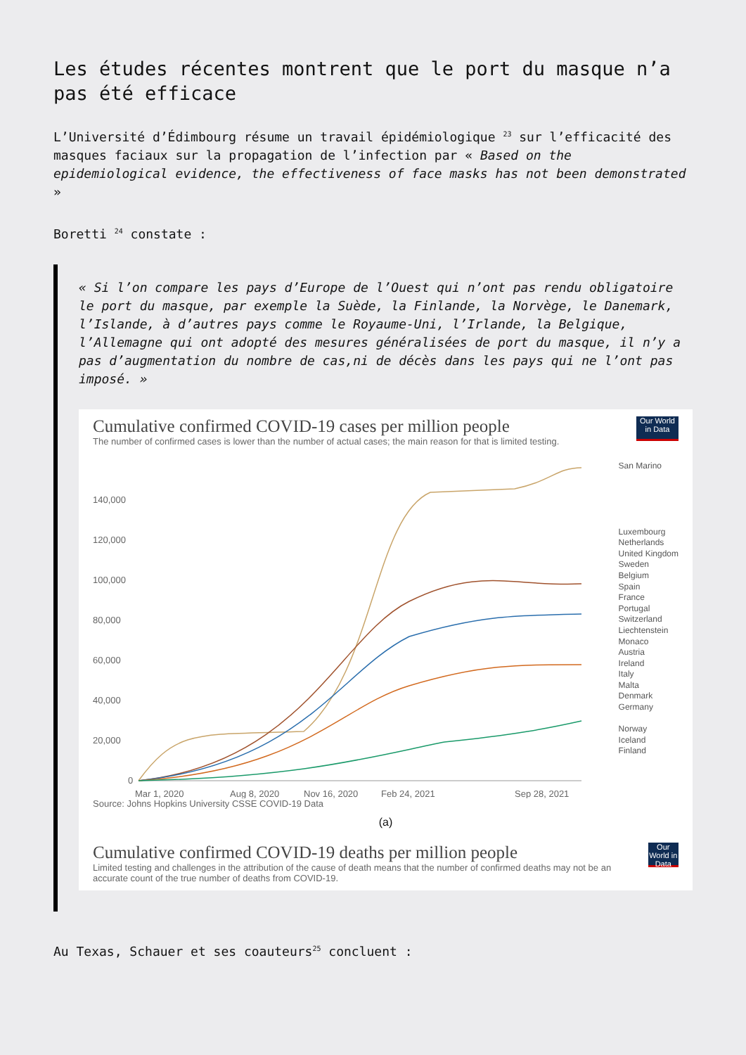Les études récentes montrent que le port du masque n’a pas été efficace
L’Université d’Édimbourg résume un travail épidémiologique <sup>23</sup> sur l’efficacité des masques faciaux sur la propagation de l’infection par « Based on the epidemiological evidence, the effectiveness of face masks has not been demonstrated »
Boretti <sup>24</sup> constate :
« Si l’on compare les pays d’Europe de l’Ouest qui n’ont pas rendu obligatoire le port du masque, par exemple la Suède, la Finlande, la Norvège, le Danemark, l’Islande, à d’autres pays comme le Royaume-Uni, l’Irlande, la Belgique, l’Allemagne qui ont adopté des mesures généralisées de port du masque, il n’y a pas d’augmentation du nombre de cas,ni de décès dans les pays qui ne l’ont pas imposé. »
Cumulative confirmed COVID-19 cases per million people
The number of confirmed cases is lower than the number of actual cases; the main reason for that is limited testing.
Our World in Data
140,000
120,000
100,000
80,000
60,000
40,000
20,000
0
Mar 1, 2020
Aug 8, 2020
Nov 16, 2020
Feb 24, 2021
Sep 28, 2021
San Marino
Luxembourg
Netherlands
United Kingdom
Sweden
Belgium
Spain
France
Portugal
Switzerland
Liechtenstein
Monaco
Austria
Ireland
Italy
Malta
Denmark
Germany
Norway
Iceland
Finland
Source: Johns Hopkins University CSSE COVID-19 Data
(a)
Cumulative confirmed COVID-19 deaths per million people
Limited testing and challenges in the attribution of the cause of death means that the number of confirmed deaths may not be an accurate count of the true number of deaths from COVID-19.
Our World in Data
Au Texas, Schauer et ses coauteurs<sup>25</sup> concluent :